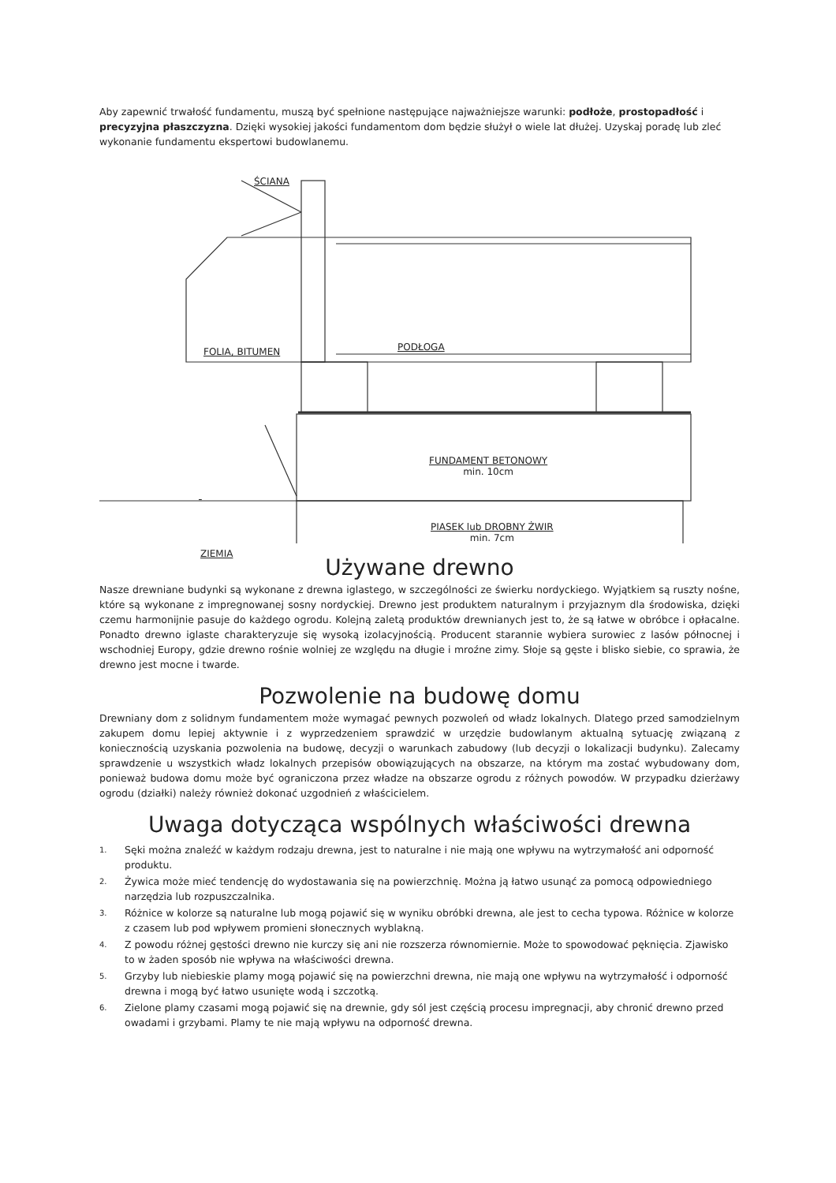Aby zapewnić trwałość fundamentu, muszą być spełnione następujące najważniejsze warunki: podłoże, prostopadłość i precyzyjna płaszczyzna. Dzięki wysokiej jakości fundamentom dom będzie służył o wiele lat dłużej. Uzyskaj poradę lub zleć wykonanie fundamentu ekspertowi budowlanemu.
ŚCIANA
FOLIA, BITUMEN PODŁOGA
FUNDAMENT BETONOWY
min. 10cm
PIASEK lub DROBNY ŻWIR
min. 7cm
ZIEMIA
Używane drewno
Nasze drewniane budynki są wykonane z drewna iglastego, w szczególności ze świerku nordyckiego. Wyjątkiem są ruszty nośne, które są wykonane z impregnowanej sosny nordyckiej. Drewno jest produktem naturalnym i przyjaznym dla środowiska, dzięki czemu harmonijnie pasuje do każdego ogrodu. Kolejną zaletą produktów drewnianych jest to, że są łatwe w obróbce i opłacalne. Ponadto drewno iglaste charakteryzuje się wysoką izolacyjnością. Producent starannie wybiera surowiec z lasów północnej i wschodniej Europy, gdzie drewno rośnie wolniej ze względu na długie i mroźne zimy. Słoje są gęste i blisko siebie, co sprawia, że drewno jest mocne i twarde.
Pozwolenie na budowę domu
Drewniany dom z solidnym fundamentem może wymagać pewnych pozwoleń od władz lokalnych. Dlatego przed samodzielnym zakupem domu lepiej aktywnie i z wyprzedzeniem sprawdzić w urzędzie budowlanym aktualną sytuację związaną z koniecznością uzyskania pozwolenia na budowę, decyzji o warunkach zabudowy (lub decyzji o lokalizacji budynku). Zalecamy sprawdzenie u wszystkich władz lokalnych przepisów obowiązujących na obszarze, na którym ma zostać wybudowany dom, ponieważ budowa domu może być ograniczona przez władze na obszarze ogrodu z różnych powodów. W przypadku dzierżawy ogrodu (działki) należy również dokonać uzgodnień z właścicielem.
Uwaga dotycząca wspólnych właściwości drewna
1.
Sęki można znaleźć w każdym rodzaju drewna, jest to naturalne i nie mają one wpływu na wytrzymałość ani odporność produktu.
2.
Żywica może mieć tendencję do wydostawania się na powierzchnię. Można ją łatwo usunąć za pomocą odpowiedniego narzędzia lub rozpuszczalnika.
3.
Różnice w kolorze są naturalne lub mogą pojawić się w wyniku obróbki drewna, ale jest to cecha typowa. Różnice w kolorze z czasem lub pod wpływem promieni słonecznych wyblakną.
4.
Z powodu różnej gęstości drewno nie kurczy się ani nie rozszerza równomiernie. Może to spowodować pęknięcia. Zjawisko to w żaden sposób nie wpływa na właściwości drewna.
5.
Grzyby lub niebieskie plamy mogą pojawić się na powierzchni drewna, nie mają one wpływu na wytrzymałość i odporność drewna i mogą być łatwo usunięte wodą i szczotką.
6.
Zielone plamy czasami mogą pojawić się na drewnie, gdy sól jest częścią procesu impregnacji, aby chronić drewno przed owadami i grzybami. Plamy te nie mają wpływu na odporność drewna.